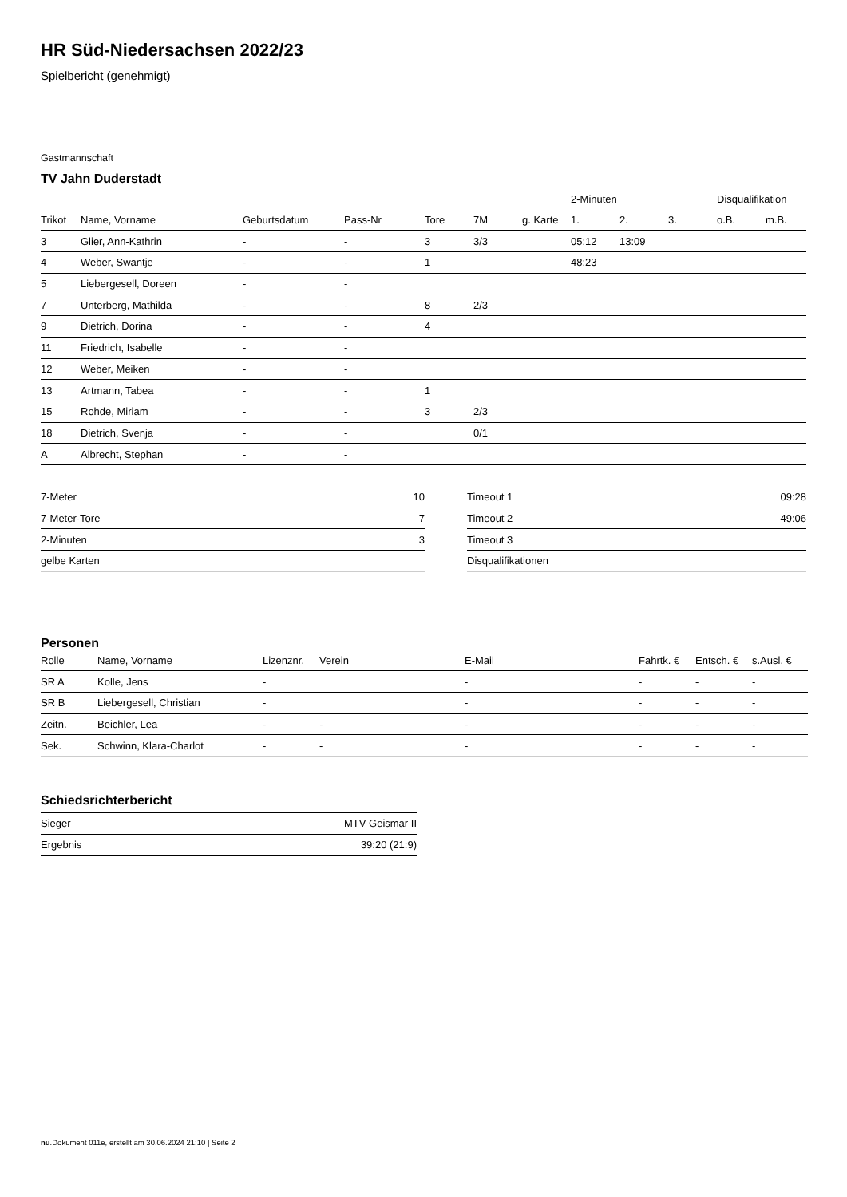HR Süd-Niedersachsen 2022/23
Spielbericht (genehmigt)
Gastmannschaft
TV Jahn Duderstadt
| | | | | | | | 2-Minuten | | | Disqualifikation | |
| --- | --- | --- | --- | --- | --- | --- | --- | --- | --- | --- | --- |
| Trikot | Name, Vorname | Geburtsdatum | Pass-Nr | Tore | 7M | g. Karte | 1. | 2. | 3. | o.B. | m.B. |
| 3 | Glier, Ann-Kathrin | - | - | 3 | 3/3 | | 05:12 | 13:09 | | | |
| 4 | Weber, Swantje | - | - | 1 | | | 48:23 | | | | |
| 5 | Liebergesell, Doreen | - | - | | | | | | | | |
| 7 | Unterberg, Mathilda | - | - | 8 | 2/3 | | | | | | |
| 9 | Dietrich, Dorina | - | - | 4 | | | | | | | |
| 11 | Friedrich, Isabelle | - | - | | | | | | | | |
| 12 | Weber, Meiken | - | - | | | | | | | | |
| 13 | Artmann, Tabea | - | - | 1 | | | | | | | |
| 15 | Rohde, Miriam | - | - | 3 | 2/3 | | | | | | |
| 18 | Dietrich, Svenja | - | - | | 0/1 | | | | | | |
| A | Albrecht, Stephan | - | - | | | | | | | | |
| 7-Meter | 10 |
| 7-Meter-Tore | 7 |
| 2-Minuten | 3 |
| gelbe Karten | |
| Timeout 1 | 09:28 |
| Timeout 2 | 49:06 |
| Timeout 3 | |
| Disqualifikationen | |
Personen
| Rolle | Name, Vorname | Lizenznr. | Verein | E-Mail | Fahrtk. € | Entsch. € | s.Ausl. € |
| --- | --- | --- | --- | --- | --- | --- | --- |
| SR A | Kolle, Jens | - | | - | - | - | - |
| SR B | Liebergesell, Christian | - | | - | - | - | - |
| Zeitn. | Beichler, Lea | - | - | - | - | - | - |
| Sek. | Schwinn, Klara-Charlot | - | - | - | - | - | - |
Schiedsrichterbericht
| Sieger | MTV Geismar II |
| Ergebnis | 39:20 (21:9) |
nu.Dokument 011e, erstellt am 30.06.2024 21:10 | Seite 2